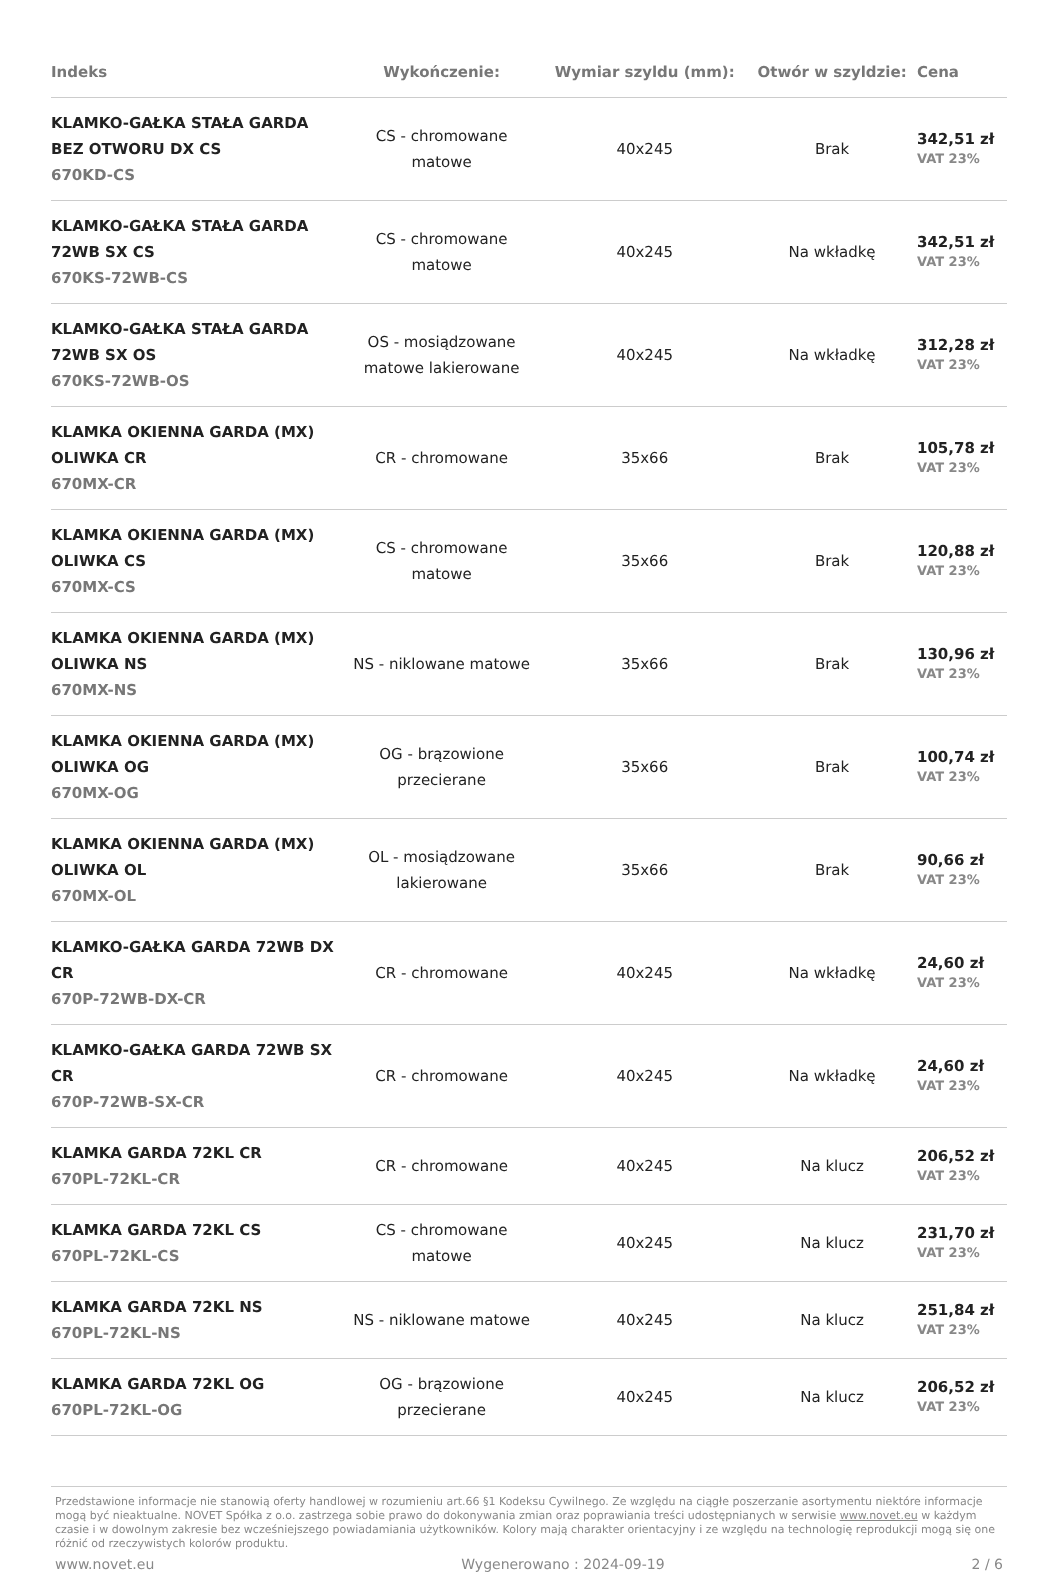| Indeks | Wykończenie: | Wymiar szyldu (mm): | Otwór w szyldzie: | Cena |
| --- | --- | --- | --- | --- |
| KLAMKO-GAŁKA STAŁA GARDA BEZ OTWORU DX CS 670KD-CS | CS - chromowane matowe | 40x245 | Brak | 342,51 zł VAT 23% |
| KLAMKO-GAŁKA STAŁA GARDA 72WB SX CS 670KS-72WB-CS | CS - chromowane matowe | 40x245 | Na wkładkę | 342,51 zł VAT 23% |
| KLAMKO-GAŁKA STAŁA GARDA 72WB SX OS 670KS-72WB-OS | OS - mosiądzowane matowe lakierowane | 40x245 | Na wkładkę | 312,28 zł VAT 23% |
| KLAMKA OKIENNA GARDA (MX) OLIWKA CR 670MX-CR | CR - chromowane | 35x66 | Brak | 105,78 zł VAT 23% |
| KLAMKA OKIENNA GARDA (MX) OLIWKA CS 670MX-CS | CS - chromowane matowe | 35x66 | Brak | 120,88 zł VAT 23% |
| KLAMKA OKIENNA GARDA (MX) OLIWKA NS 670MX-NS | NS - niklowane matowe | 35x66 | Brak | 130,96 zł VAT 23% |
| KLAMKA OKIENNA GARDA (MX) OLIWKA OG 670MX-OG | OG - brązowione przecierane | 35x66 | Brak | 100,74 zł VAT 23% |
| KLAMKA OKIENNA GARDA (MX) OLIWKA OL 670MX-OL | OL - mosiądzowane lakierowane | 35x66 | Brak | 90,66 zł VAT 23% |
| KLAMKO-GAŁKA GARDA 72WB DX CR 670P-72WB-DX-CR | CR - chromowane | 40x245 | Na wkładkę | 24,60 zł VAT 23% |
| KLAMKO-GAŁKA GARDA 72WB SX CR 670P-72WB-SX-CR | CR - chromowane | 40x245 | Na wkładkę | 24,60 zł VAT 23% |
| KLAMKA GARDA 72KL CR 670PL-72KL-CR | CR - chromowane | 40x245 | Na klucz | 206,52 zł VAT 23% |
| KLAMKA GARDA 72KL CS 670PL-72KL-CS | CS - chromowane matowe | 40x245 | Na klucz | 231,70 zł VAT 23% |
| KLAMKA GARDA 72KL NS 670PL-72KL-NS | NS - niklowane matowe | 40x245 | Na klucz | 251,84 zł VAT 23% |
| KLAMKA GARDA 72KL OG 670PL-72KL-OG | OG - brązowione przecierane | 40x245 | Na klucz | 206,52 zł VAT 23% |
Przedstawione informacje nie stanowią oferty handlowej w rozumieniu art.66 §1 Kodeksu Cywilnego. Ze względu na ciągłe poszerzanie asortymentu niektóre informacje mogą być nieaktualne. NOVET Spółka z o.o. zastrzega sobie prawo do dokonywania zmian oraz poprawiania treści udostępnianych w serwisie www.novet.eu w każdym czasie i w dowolnym zakresie bez wcześniejszego powiadamiania użytkowników. Kolory mają charakter orientacyjny i ze względu na technologię reprodukcji mogą się one różnić od rzeczywistych kolorów produktu.
www.novet.eu Wygenerowano : 2024-09-19 2 / 6